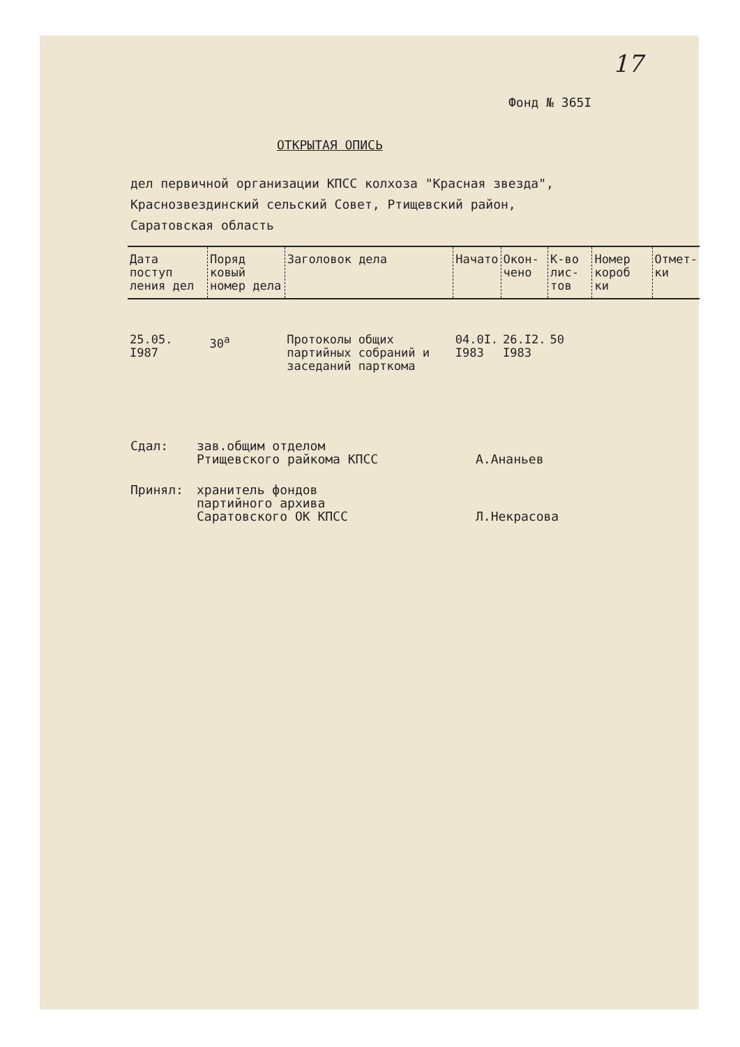17
Фонд № 365I
ОТКРЫТАЯ ОПИСЬ
дел первичной организации КПСС колхоза "Красная звезда",
Краснозвездинский сельский Совет, Ртищевский район,
Саратовская область
| Дата поступ ления дел | Поряд ковый номер дела | Заголовок дела | Начато | Окон- чено | К-во лис- тов | Номер короб ки | Отмет- ки |
| --- | --- | --- | --- | --- | --- | --- | --- |
| 25.05. I987 | 30<sup>а</sup> | Протоколы общих партийных собраний и заседаний парткома | 04.0I. I983 | 26.I2. I983 | 50 | | |
Сдал: зав.общим отделом
Ртищевского райкома КПСС
А.Ананьев
Принял: хранитель фондов
партийного архива
Саратовского ОК КПСС
Л.Некрасова